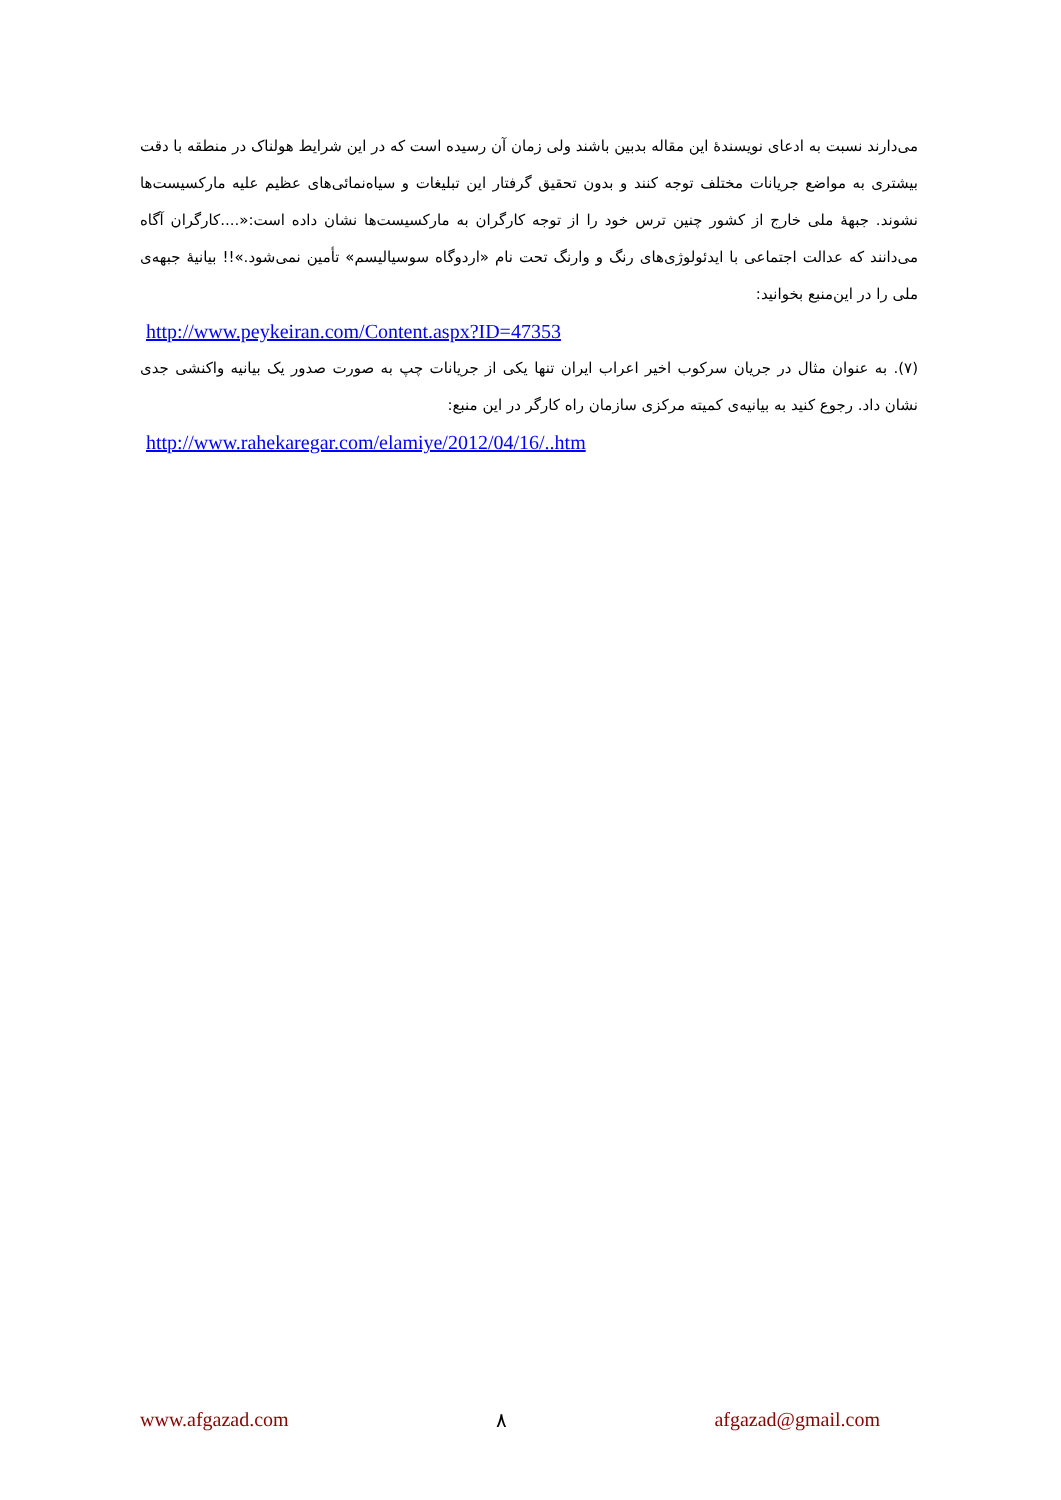می‌دارند نسبت به ادعای نویسندهٔ این مقاله بدبین باشند ولی زمان آن رسیده است که در این شرایط هولناک در منطقه با دقت بیشتری به مواضع جریانات مختلف توجه کنند و بدون تحقیق گرفتار این تبلیغات و سیاه‌نمائی‌های عظیم علیه مارکسیست‌ها نشوند. جبههٔ ملی خارج از کشور چنین ترس خود را از توجه کارگران به مارکسیست‌ها نشان داده است:«....کارگران آگاه می‌دانند که عدالت اجتماعی با ایدئولوژی‌های رنگ و وارنگ تحت نام «اردوگاه سوسیالیسم» تأمین نمی‌شود.»!! بیانیهٔ جبهه‌ی ملی را در این‌منبع بخوانید:
http://www.peykeiran.com/Content.aspx?ID=47353
(۷). به عنوان مثال در جریان سرکوب اخیر اعراب ایران تنها یکی از جریانات چپ به صورت صدور یک بیانیه واکنشی جدی نشان داد. رجوع کنید به بیانیه‌ی کمیته مرکزی سازمان راه کارگر در این منبع:
http://www.rahekaregar.com/elamiye/2012/04/16/..htm
www.afgazad.com ۸ afgazad@gmail.com